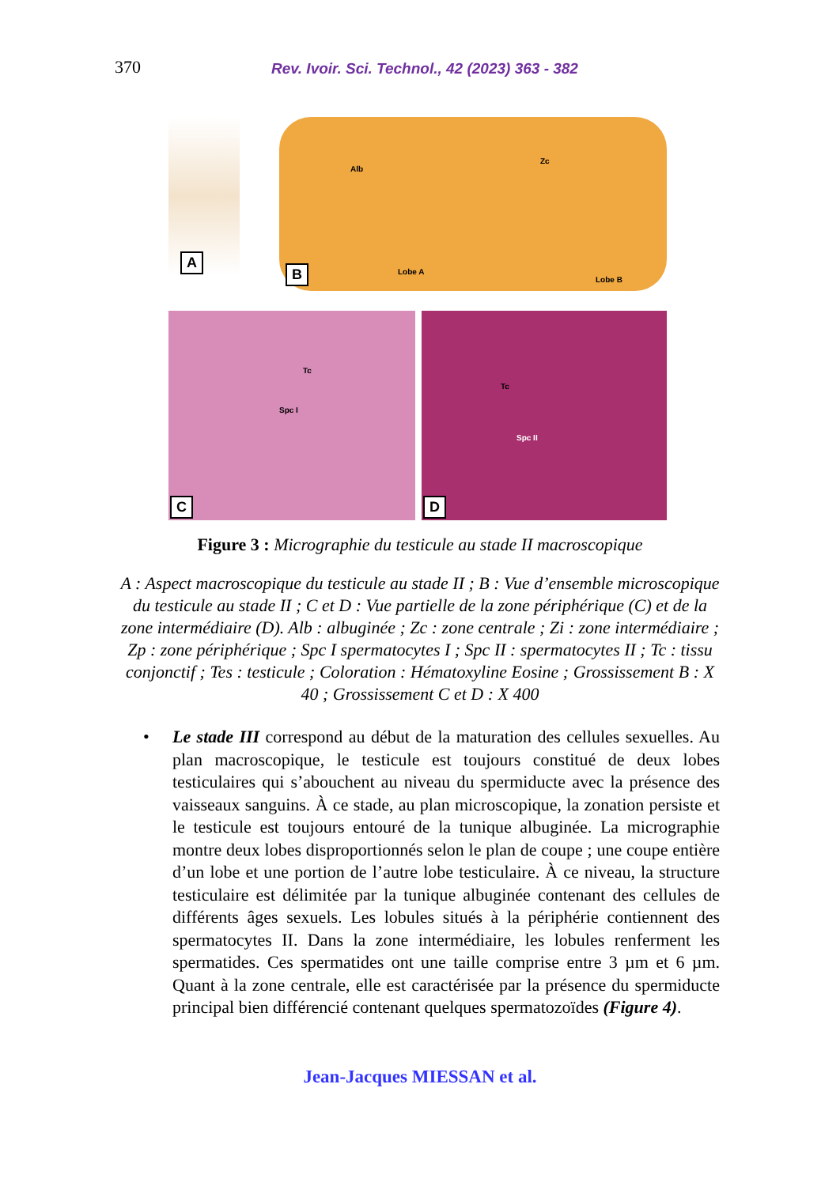370 Rev. Ivoir. Sci. Technol., 42 (2023) 363 - 382
Alb
Zc
Lobe A
Lobe B
A
B
Spc I
Tc
C
Spc II
Tc
D
Figure 3 : Micrographie du testicule au stade II macroscopique
A : Aspect macroscopique du testicule au stade II ; B : Vue d’ensemble microscopique du testicule au stade II ; C et D : Vue partielle de la zone périphérique (C) et de la zone intermédiaire (D). Alb : albuginée ; Zc : zone centrale ; Zi : zone intermédiaire ; Zp : zone périphérique ; Spc I spermatocytes I ; Spc II : spermatocytes II ; Tc : tissu conjonctif ; Tes : testicule ; Coloration : Hématoxyline Eosine ; Grossissement B : X 40 ; Grossissement C et D : X 400
• Le stade III correspond au début de la maturation des cellules sexuelles. Au plan macroscopique, le testicule est toujours constitué de deux lobes testiculaires qui s’abouchent au niveau du spermiducte avec la présence des vaisseaux sanguins. À ce stade, au plan microscopique, la zonation persiste et le testicule est toujours entouré de la tunique albuginée. La micrographie montre deux lobes disproportionnés selon le plan de coupe ; une coupe entière d’un lobe et une portion de l’autre lobe testiculaire. À ce niveau, la structure testiculaire est délimitée par la tunique albuginée contenant des cellules de différents âges sexuels. Les lobules situés à la périphérie contiennent des spermatocytes II. Dans la zone intermédiaire, les lobules renferment les spermatides. Ces spermatides ont une taille comprise entre 3 µm et 6 µm. Quant à la zone centrale, elle est caractérisée par la présence du spermiducte principal bien différencié contenant quelques spermatozoïdes (Figure 4).
Jean-Jacques MIESSAN et al.